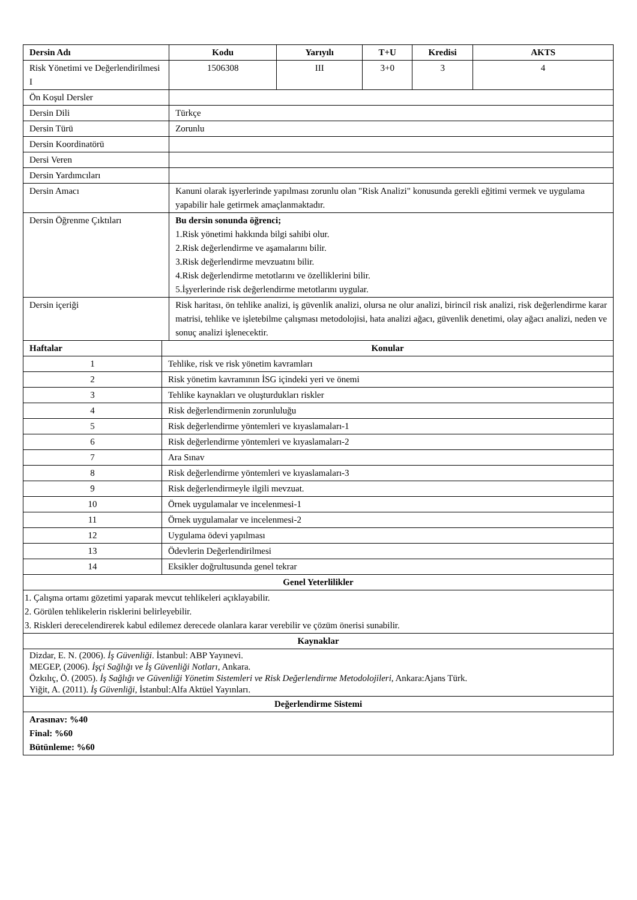| Dersin Adı | | Kodu | Yarıyılı | T+U | Kredisi | AKTS |
| --- | --- | --- | --- | --- | --- | --- |
| Risk Yönetimi ve Değerlendirilmesi I | | 1506308 | III | 3+0 | 3 | 4 |
| Ön Koşul Dersler | | | | | | |
| Dersin Dili | | Türkçe | | | | |
| Dersin Türü | | Zorunlu | | | | |
| Dersin Koordinatörü | | | | | | |
| Dersi Veren | | | | | | |
| Dersin Yardımcıları | | | | | | |
| Dersin Amacı | | Kanuni olarak işyerlerinde yapılması zorunlu olan "Risk Analizi" konusunda gerekli eğitimi vermek ve uygulama yapabilir hale getirmek amaçlanmaktadır. | | | | |
| Dersin Öğrenme Çıktıları | | Bu dersin sonunda öğrenci; 1.Risk yönetimi hakkında bilgi sahibi olur. 2.Risk değerlendirme ve aşamalarını bilir. 3.Risk değerlendirme mevzuatını bilir. 4.Risk değerlendirme metotlarını ve özelliklerini bilir. 5.İşyerlerinde risk değerlendirme metotlarını uygular. | | | | |
| Dersin içeriği | | Risk haritası, ön tehlike analizi, iş güvenlik analizi, olursa ne olur analizi, birincil risk analizi, risk değerlendirme karar matrisi, tehlike ve işletebilme çalışması metodolojisi, hata analizi ağacı, güvenlik denetimi, olay ağacı analizi, neden ve sonuç analizi işlenecektir. | | | | |
| Haftalar | Konular | | | | | |
| 1 | Tehlike, risk ve risk yönetim kavramları | | | | | |
| 2 | Risk yönetim kavramının İSG içindeki yeri ve önemi | | | | | |
| 3 | Tehlike kaynakları ve oluşturdukları riskler | | | | | |
| 4 | Risk değerlendirmenin zorunluluğu | | | | | |
| 5 | Risk değerlendirme yöntemleri ve kıyaslamaları-1 | | | | | |
| 6 | Risk değerlendirme yöntemleri ve kıyaslamaları-2 | | | | | |
| 7 | Ara Sınav | | | | | |
| 8 | Risk değerlendirme yöntemleri ve kıyaslamaları-3 | | | | | |
| 9 | Risk değerlendirmeyle ilgili mevzuat. | | | | | |
| 10 | Örnek uygulamalar ve incelenmesi-1 | | | | | |
| 11 | Örnek uygulamalar ve incelenmesi-2 | | | | | |
| 12 | Uygulama ödevi yapılması | | | | | |
| 13 | Ödevlerin Değerlendirilmesi | | | | | |
| 14 | Eksikler doğrultusunda genel tekrar | | | | | |
| Genel Yeterlilikler | | | | | | |
| 1. Çalışma ortamı gözetimi yaparak mevcut tehlikeleri açıklayabilir. 2. Görülen tehlikelerin risklerini belirleyebilir. 3. Riskleri derecelendirerek kabul edilemez derecede olanlara karar verebilir ve çözüm önerisi sunabilir. | | | | | | |
| Kaynaklar | | | | | | |
| Dizdar, E. N. (2006). İş Güvenliği . İstanbul: ABP Yayınevi. MEGEP, (2006). İşçi Sağlığı ve İş Güvenliği Notları, Ankara. Özkılıç, Ö. (2005). İş Sağlığı ve Güvenliği Yönetim Sistemleri ve Risk Değerlendirme Metodolojileri, Ankara:Ajans Türk. Yiğit, A. (2011). İş Güvenliği, İstanbul:Alfa Aktüel Yayınları. | | | | | | |
| Değerlendirme Sistemi | | | | | | |
| Arasınav: %40 Final: %60 Bütünleme: %60 | | | | | | |